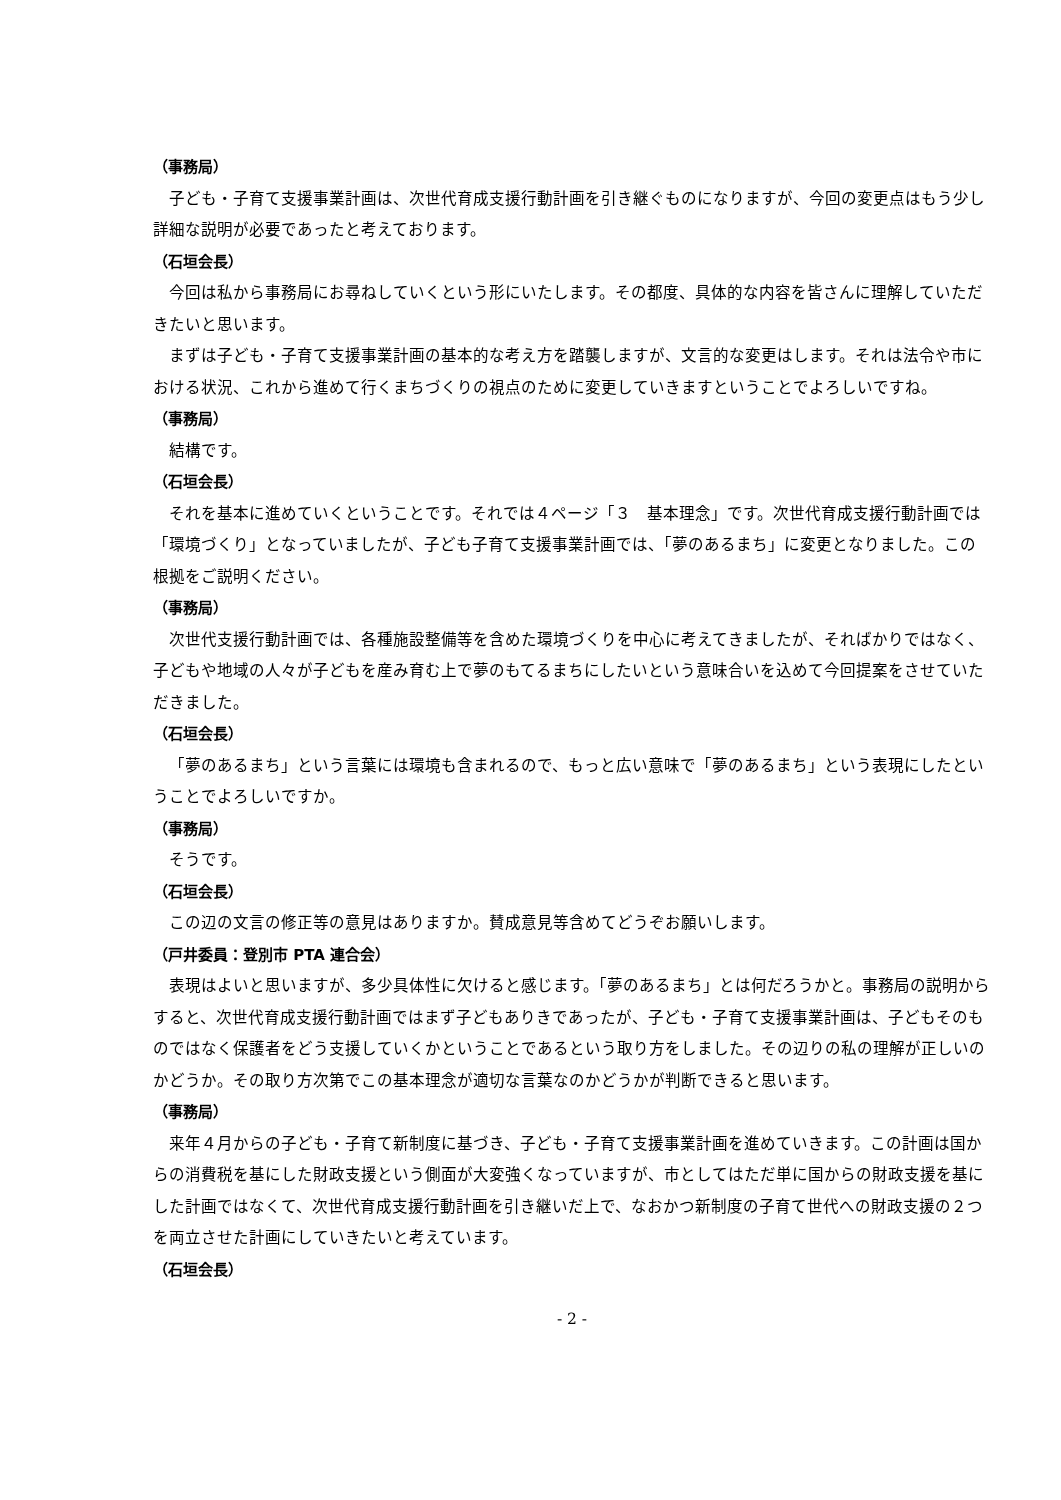（事務局）
子ども・子育て支援事業計画は、次世代育成支援行動計画を引き継ぐものになりますが、今回の変更点はもう少し詳細な説明が必要であったと考えております。
（石垣会長）
今回は私から事務局にお尋ねしていくという形にいたします。その都度、具体的な内容を皆さんに理解していただきたいと思います。
まずは子ども・子育て支援事業計画の基本的な考え方を踏襲しますが、文言的な変更はします。それは法令や市における状況、これから進めて行くまちづくりの視点のために変更していきますということでよろしいですね。
（事務局）
結構です。
（石垣会長）
それを基本に進めていくということです。それでは４ページ「３　基本理念」です。次世代育成支援行動計画では「環境づくり」となっていましたが、子ども子育て支援事業計画では、「夢のあるまち」に変更となりました。この根拠をご説明ください。
（事務局）
次世代支援行動計画では、各種施設整備等を含めた環境づくりを中心に考えてきましたが、そればかりではなく、子どもや地域の人々が子どもを産み育む上で夢のもてるまちにしたいという意味合いを込めて今回提案をさせていただきました。
（石垣会長）
「夢のあるまち」という言葉には環境も含まれるので、もっと広い意味で「夢のあるまち」という表現にしたということでよろしいですか。
（事務局）
そうです。
（石垣会長）
この辺の文言の修正等の意見はありますか。賛成意見等含めてどうぞお願いします。
（戸井委員：登別市 PTA 連合会）
表現はよいと思いますが、多少具体性に欠けると感じます。「夢のあるまち」とは何だろうかと。事務局の説明からすると、次世代育成支援行動計画ではまず子どもありきであったが、子ども・子育て支援事業計画は、子どもそのものではなく保護者をどう支援していくかということであるという取り方をしました。その辺りの私の理解が正しいのかどうか。その取り方次第でこの基本理念が適切な言葉なのかどうかが判断できると思います。
（事務局）
来年４月からの子ども・子育て新制度に基づき、子ども・子育て支援事業計画を進めていきます。この計画は国からの消費税を基にした財政支援という側面が大変強くなっていますが、市としてはただ単に国からの財政支援を基にした計画ではなくて、次世代育成支援行動計画を引き継いだ上で、なおかつ新制度の子育て世代への財政支援の２つを両立させた計画にしていきたいと考えています。
（石垣会長）
- 2 -